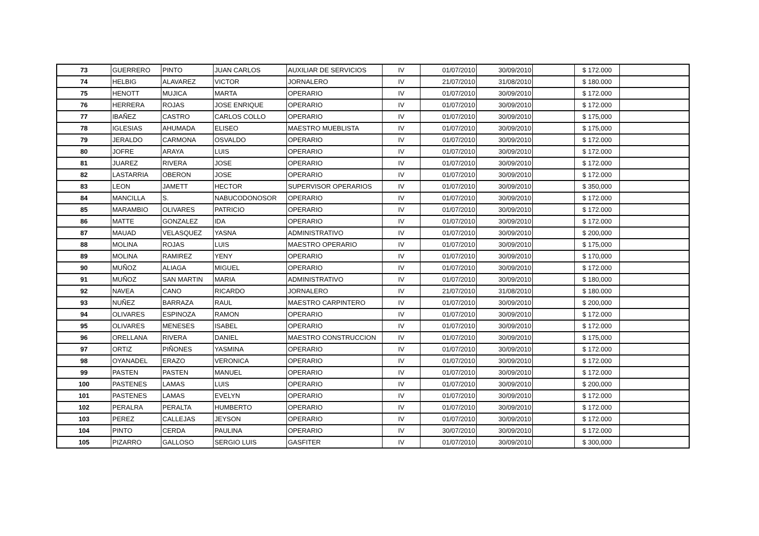| 73 | GUERRERO | PINTO | JUAN CARLOS | AUXILIAR DE SERVICIOS | IV | 01/07/2010 | 30/09/2010 | | $ 172.000 | |
| 74 | HELBIG | ALAVAREZ | VICTOR | JORNALERO | IV | 21/07/2010 | 31/08/2010 | | $ 180.000 | |
| 75 | HENOTT | MUJICA | MARTA | OPERARIO | IV | 01/07/2010 | 30/09/2010 | | $ 172.000 | |
| 76 | HERRERA | ROJAS | JOSE ENRIQUE | OPERARIO | IV | 01/07/2010 | 30/09/2010 | | $ 172.000 | |
| 77 | IBAÑEZ | CASTRO | CARLOS COLLO | OPERARIO | IV | 01/07/2010 | 30/09/2010 | | $ 175,000 | |
| 78 | IGLESIAS | AHUMADA | ELISEO | MAESTRO MUEBLISTA | IV | 01/07/2010 | 30/09/2010 | | $ 175,000 | |
| 79 | JERALDO | CARMONA | OSVALDO | OPERARIO | IV | 01/07/2010 | 30/09/2010 | | $ 172.000 | |
| 80 | JOFRE | ARAYA | LUIS | OPERARIO | IV | 01/07/2010 | 30/09/2010 | | $ 172.000 | |
| 81 | JUAREZ | RIVERA | JOSE | OPERARIO | IV | 01/07/2010 | 30/09/2010 | | $ 172.000 | |
| 82 | LASTARRIA | OBERON | JOSE | OPERARIO | IV | 01/07/2010 | 30/09/2010 | | $ 172.000 | |
| 83 | LEON | JAMETT | HECTOR | SUPERVISOR OPERARIOS | IV | 01/07/2010 | 30/09/2010 | | $ 350,000 | |
| 84 | MANCILLA | S. | NABUCODONOSOR | OPERARIO | IV | 01/07/2010 | 30/09/2010 | | $ 172.000 | |
| 85 | MARAMBIO | OLIVARES | PATRICIO | OPERARIO | IV | 01/07/2010 | 30/09/2010 | | $ 172.000 | |
| 86 | MATTE | GONZALEZ | IDA | OPERARIO | IV | 01/07/2010 | 30/09/2010 | | $ 172.000 | |
| 87 | MAUAD | VELASQUEZ | YASNA | ADMINISTRATIVO | IV | 01/07/2010 | 30/09/2010 | | $ 200,000 | |
| 88 | MOLINA | ROJAS | LUIS | MAESTRO OPERARIO | IV | 01/07/2010 | 30/09/2010 | | $ 175,000 | |
| 89 | MOLINA | RAMIREZ | YENY | OPERARIO | IV | 01/07/2010 | 30/09/2010 | | $ 170,000 | |
| 90 | MUÑOZ | ALIAGA | MIGUEL | OPERARIO | IV | 01/07/2010 | 30/09/2010 | | $ 172.000 | |
| 91 | MUÑOZ | SAN MARTIN | MARIA | ADMINISTRATIVO | IV | 01/07/2010 | 30/09/2010 | | $ 180,000 | |
| 92 | NAVEA | CANO | RICARDO | JORNALERO | IV | 21/07/2010 | 31/08/2010 | | $ 180.000 | |
| 93 | NUÑEZ | BARRAZA | RAUL | MAESTRO CARPINTERO | IV | 01/07/2010 | 30/09/2010 | | $ 200,000 | |
| 94 | OLIVARES | ESPINOZA | RAMON | OPERARIO | IV | 01/07/2010 | 30/09/2010 | | $ 172.000 | |
| 95 | OLIVARES | MENESES | ISABEL | OPERARIO | IV | 01/07/2010 | 30/09/2010 | | $ 172.000 | |
| 96 | ORELLANA | RIVERA | DANIEL | MAESTRO CONSTRUCCION | IV | 01/07/2010 | 30/09/2010 | | $ 175,000 | |
| 97 | ORTIZ | PIÑONES | YASMINA | OPERARIO | IV | 01/07/2010 | 30/09/2010 | | $ 172.000 | |
| 98 | OYANADEL | ERAZO | VERONICA | OPERARIO | IV | 01/07/2010 | 30/09/2010 | | $ 172.000 | |
| 99 | PASTEN | PASTEN | MANUEL | OPERARIO | IV | 01/07/2010 | 30/09/2010 | | $ 172.000 | |
| 100 | PASTENES | LAMAS | LUIS | OPERARIO | IV | 01/07/2010 | 30/09/2010 | | $ 200,000 | |
| 101 | PASTENES | LAMAS | EVELYN | OPERARIO | IV | 01/07/2010 | 30/09/2010 | | $ 172.000 | |
| 102 | PERALRA | PERALTA | HUMBERTO | OPERARIO | IV | 01/07/2010 | 30/09/2010 | | $ 172.000 | |
| 103 | PEREZ | CALLEJAS | JEYSON | OPERARIO | IV | 01/07/2010 | 30/09/2010 | | $ 172.000 | |
| 104 | PINTO | CERDA | PAULINA | OPERARIO | IV | 30/07/2010 | 30/09/2010 | | $ 172.000 | |
| 105 | PIZARRO | GALLOSO | SERGIO LUIS | GASFITER | IV | 01/07/2010 | 30/09/2010 | | $ 300,000 | |